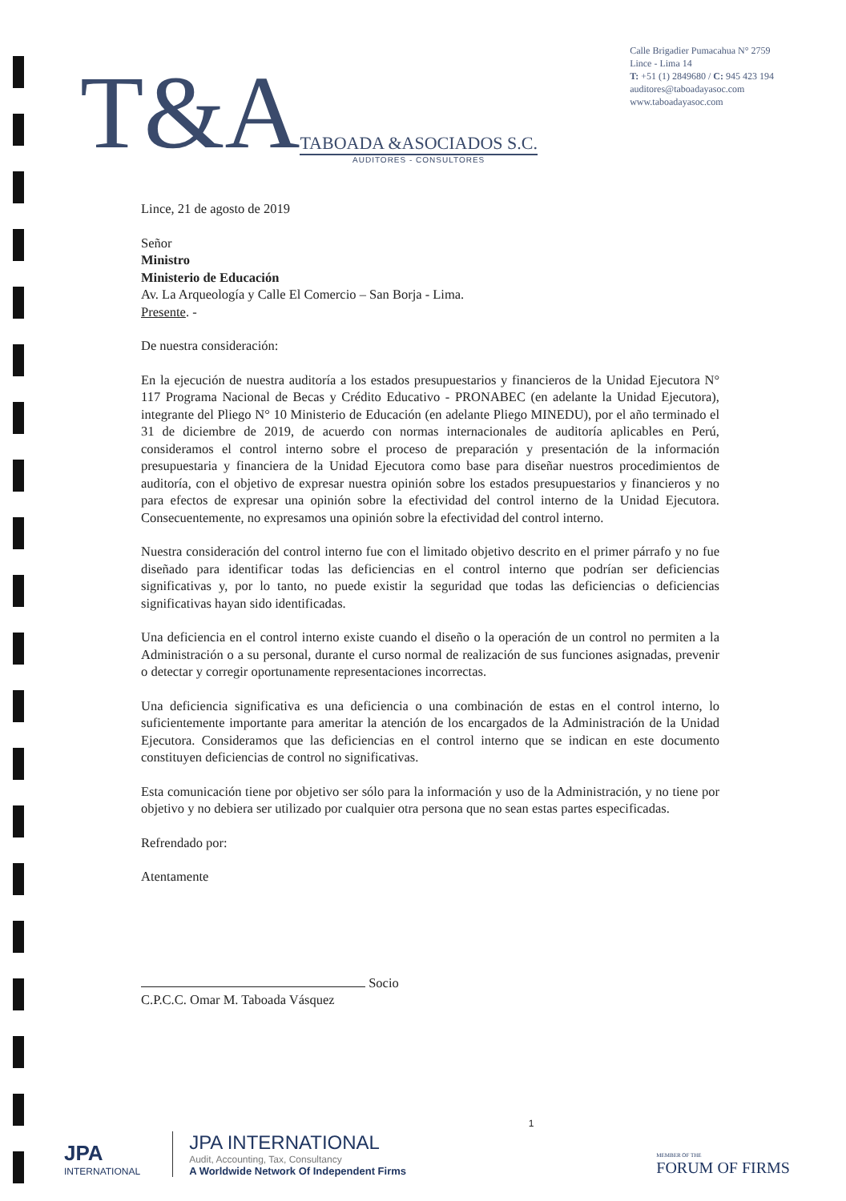T&A
TABOADA &ASOCIADOS S.C.
AUDITORES - CONSULTORES
Calle Brigadier Pumacahua N° 2759
Lince - Lima 14
T: +51 (1) 2849680 / C: 945 423 194
auditores@taboadayasoc.com
www.taboadayasoc.com
Lince, 21 de agosto de 2019
Señor
Ministro
Ministerio de Educación
Av. La Arqueología y Calle El Comercio – San Borja - Lima.
Presente. -
De nuestra consideración:
En la ejecución de nuestra auditoría a los estados presupuestarios y financieros de la Unidad Ejecutora N° 117 Programa Nacional de Becas y Crédito Educativo - PRONABEC (en adelante la Unidad Ejecutora), integrante del Pliego N° 10 Ministerio de Educación (en adelante Pliego MINEDU), por el año terminado el 31 de diciembre de 2019, de acuerdo con normas internacionales de auditoría aplicables en Perú, consideramos el control interno sobre el proceso de preparación y presentación de la información presupuestaria y financiera de la Unidad Ejecutora como base para diseñar nuestros procedimientos de auditoría, con el objetivo de expresar nuestra opinión sobre los estados presupuestarios y financieros y no para efectos de expresar una opinión sobre la efectividad del control interno de la Unidad Ejecutora. Consecuentemente, no expresamos una opinión sobre la efectividad del control interno.
Nuestra consideración del control interno fue con el limitado objetivo descrito en el primer párrafo y no fue diseñado para identificar todas las deficiencias en el control interno que podrían ser deficiencias significativas y, por lo tanto, no puede existir la seguridad que todas las deficiencias o deficiencias significativas hayan sido identificadas.
Una deficiencia en el control interno existe cuando el diseño o la operación de un control no permiten a la Administración o a su personal, durante el curso normal de realización de sus funciones asignadas, prevenir o detectar y corregir oportunamente representaciones incorrectas.
Una deficiencia significativa es una deficiencia o una combinación de estas en el control interno, lo suficientemente importante para ameritar la atención de los encargados de la Administración de la Unidad Ejecutora. Consideramos que las deficiencias en el control interno que se indican en este documento constituyen deficiencias de control no significativas.
Esta comunicación tiene por objetivo ser sólo para la información y uso de la Administración, y no tiene por objetivo y no debiera ser utilizado por cualquier otra persona que no sean estas partes especificadas.
Refrendado por:
Atentamente
Socio
C.P.C.C. Omar M. Taboada Vásquez
JPA
INTERNATIONAL
JPA INTERNATIONAL
Audit, Accounting, Tax, Consultancy
A Worldwide Network Of Independent Firms
1
MEMBER OF THE
FORUM OF FIRMS